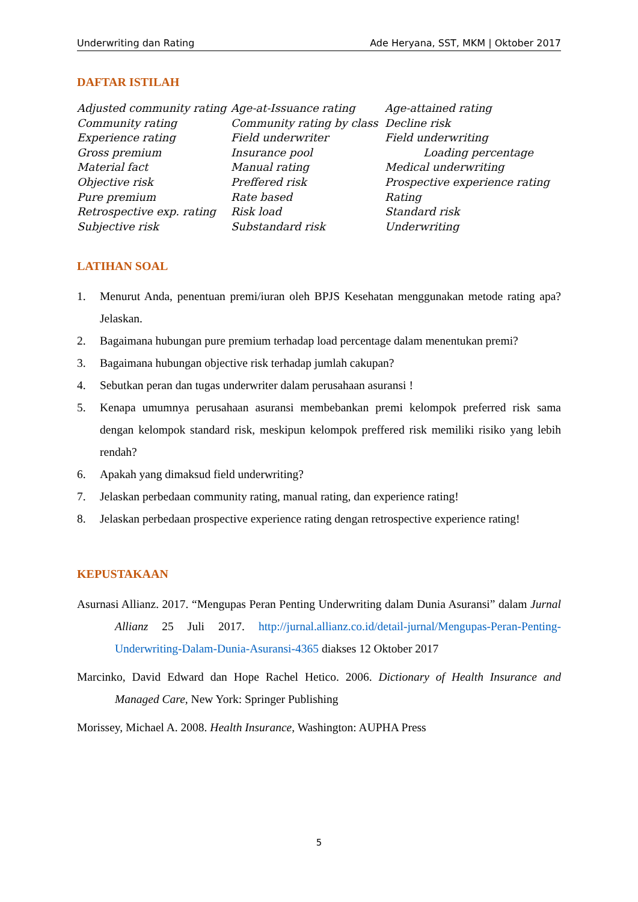Underwriting dan Rating Ade Heryana, SST, MKM | Oktober 2017
DAFTAR ISTILAH
Adjusted community rating
Age-at-Issuance rating
Age-attained rating
Community rating
Community rating by class
Decline risk
Experience rating
Field underwriter
Field underwriting
Gross premium
Insurance pool
Loading percentage
Material fact
Manual rating
Medical underwriting
Objective risk
Preffered risk
Prospective experience rating
Pure premium
Rate based
Rating
Retrospective exp. rating
Risk load
Standard risk
Subjective risk
Substandard risk
Underwriting
LATIHAN SOAL
1. Menurut Anda, penentuan premi/iuran oleh BPJS Kesehatan menggunakan metode rating apa? Jelaskan.
2. Bagaimana hubungan pure premium terhadap load percentage dalam menentukan premi?
3. Bagaimana hubungan objective risk terhadap jumlah cakupan?
4. Sebutkan peran dan tugas underwriter dalam perusahaan asuransi !
5. Kenapa umumnya perusahaan asuransi membebankan premi kelompok preferred risk sama dengan kelompok standard risk, meskipun kelompok preffered risk memiliki risiko yang lebih rendah?
6. Apakah yang dimaksud field underwriting?
7. Jelaskan perbedaan community rating, manual rating, dan experience rating!
8. Jelaskan perbedaan prospective experience rating dengan retrospective experience rating!
KEPUSTAKAAN
Asurnasi Allianz. 2017. “Mengupas Peran Penting Underwriting dalam Dunia Asuransi” dalam Jurnal Allianz 25 Juli 2017. http://jurnal.allianz.co.id/detail-jurnal/Mengupas-Peran-Penting-Underwriting-Dalam-Dunia-Asuransi-4365 diakses 12 Oktober 2017
Marcinko, David Edward dan Hope Rachel Hetico. 2006. Dictionary of Health Insurance and Managed Care, New York: Springer Publishing
Morissey, Michael A. 2008. Health Insurance, Washington: AUPHA Press
5